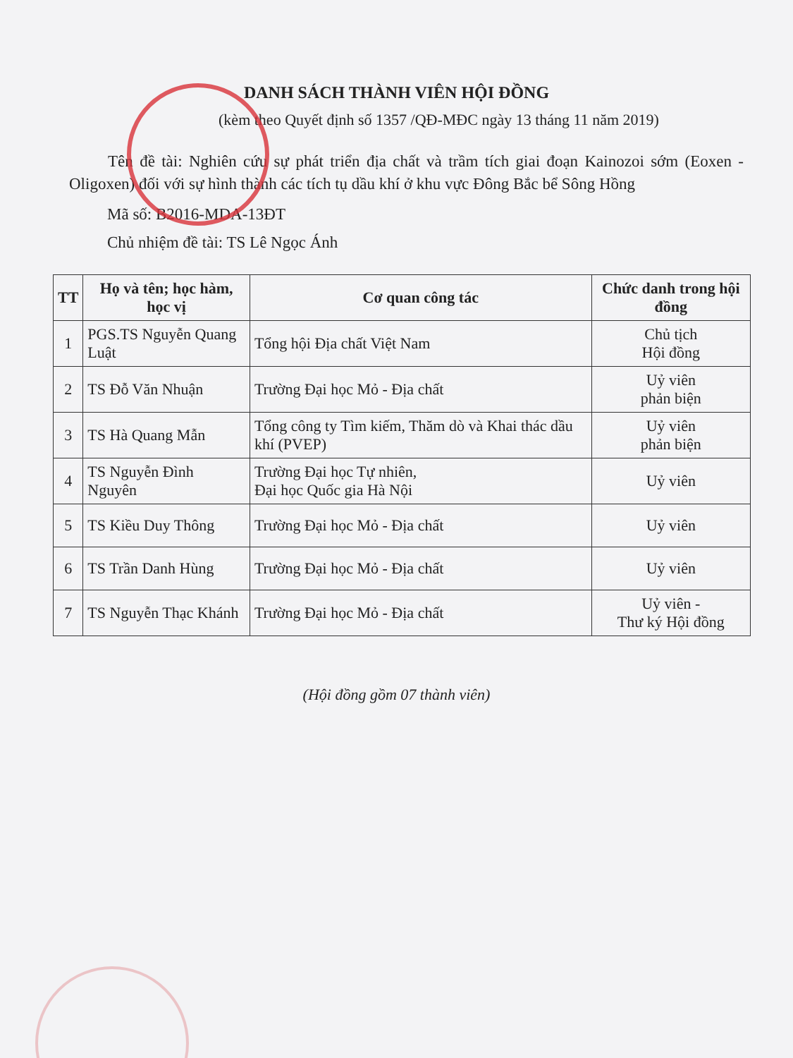DANH SÁCH THÀNH VIÊN HỘI ĐỒNG
(kèm theo Quyết định số 1357 /QĐ-MĐC ngày 13 tháng 11 năm 2019)
Tên đề tài: Nghiên cứu sự phát triển địa chất và trầm tích giai đoạn Kainozoi sớm (Eoxen - Oligoxen) đối với sự hình thành các tích tụ dầu khí ở khu vực Đông Bắc bể Sông Hồng
Mã số: B2016-MDA-13ĐT
Chủ nhiệm đề tài: TS Lê Ngọc Ánh
| TT | Họ và tên; học hàm, học vị | Cơ quan công tác | Chức danh trong hội đồng |
| --- | --- | --- | --- |
| 1 | PGS.TS Nguyễn Quang Luật | Tổng hội Địa chất Việt Nam | Chủ tịch Hội đồng |
| 2 | TS Đỗ Văn Nhuận | Trường Đại học Mỏ - Địa chất | Uỷ viên phản biện |
| 3 | TS Hà Quang Mẫn | Tổng công ty Tìm kiếm, Thăm dò và Khai thác dầu khí (PVEP) | Uỷ viên phản biện |
| 4 | TS Nguyễn Đình Nguyên | Trường Đại học Tự nhiên, Đại học Quốc gia Hà Nội | Uỷ viên |
| 5 | TS Kiều Duy Thông | Trường Đại học Mỏ - Địa chất | Uỷ viên |
| 6 | TS Trần Danh Hùng | Trường Đại học Mỏ - Địa chất | Uỷ viên |
| 7 | TS Nguyễn Thạc Khánh | Trường Đại học Mỏ - Địa chất | Uỷ viên - Thư ký Hội đồng |
(Hội đồng gồm 07 thành viên)